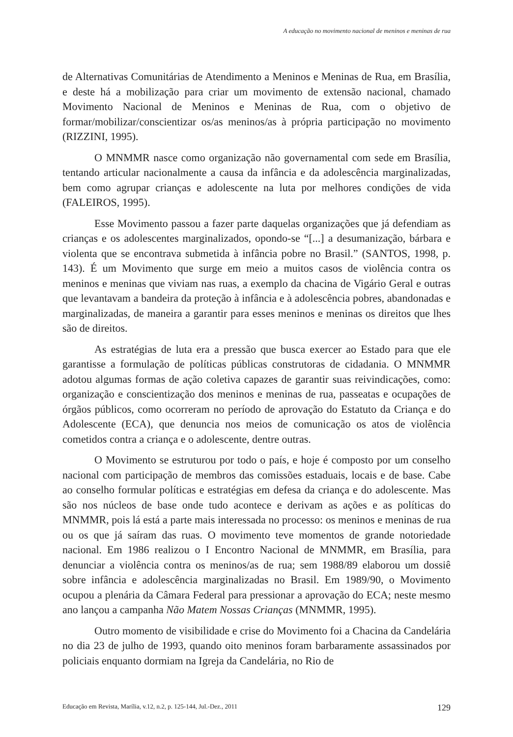A educação no movimento nacional de meninos e meninas de rua
de Alternativas Comunitárias de Atendimento a Meninos e Meninas de Rua, em Brasília, e deste há a mobilização para criar um movimento de extensão nacional, chamado Movimento Nacional de Meninos e Meninas de Rua, com o objetivo de formar/mobilizar/conscientizar os/as meninos/as à própria participação no movimento (RIZZINI, 1995).
O MNMMR nasce como organização não governamental com sede em Brasília, tentando articular nacionalmente a causa da infância e da adolescência marginalizadas, bem como agrupar crianças e adolescente na luta por melhores condições de vida (FALEIROS, 1995).
Esse Movimento passou a fazer parte daquelas organizações que já defendiam as crianças e os adolescentes marginalizados, opondo-se “[...] a desumanização, bárbara e violenta que se encontrava submetida à infância pobre no Brasil.” (SANTOS, 1998, p. 143). É um Movimento que surge em meio a muitos casos de violência contra os meninos e meninas que viviam nas ruas, a exemplo da chacina de Vigário Geral e outras que levantavam a bandeira da proteção à infância e à adolescência pobres, abandonadas e marginalizadas, de maneira a garantir para esses meninos e meninas os direitos que lhes são de direitos.
As estratégias de luta era a pressão que busca exercer ao Estado para que ele garantisse a formulação de políticas públicas construtoras de cidadania. O MNMMR adotou algumas formas de ação coletiva capazes de garantir suas reivindicações, como: organização e conscientização dos meninos e meninas de rua, passeatas e ocupações de órgãos públicos, como ocorreram no período de aprovação do Estatuto da Criança e do Adolescente (ECA), que denuncia nos meios de comunicação os atos de violência cometidos contra a criança e o adolescente, dentre outras.
O Movimento se estruturou por todo o país, e hoje é composto por um conselho nacional com participação de membros das comissões estaduais, locais e de base. Cabe ao conselho formular políticas e estratégias em defesa da criança e do adolescente. Mas são nos núcleos de base onde tudo acontece e derivam as ações e as políticas do MNMMR, pois lá está a parte mais interessada no processo: os meninos e meninas de rua ou os que já saíram das ruas. O movimento teve momentos de grande notoriedade nacional. Em 1986 realizou o I Encontro Nacional de MNMMR, em Brasília, para denunciar a violência contra os meninos/as de rua; sem 1988/89 elaborou um dossiê sobre infância e adolescência marginalizadas no Brasil. Em 1989/90, o Movimento ocupou a plenária da Câmara Federal para pressionar a aprovação do ECA; neste mesmo ano lançou a campanha Não Matem Nossas Crianças (MNMMR, 1995).
Outro momento de visibilidade e crise do Movimento foi a Chacina da Candelária no dia 23 de julho de 1993, quando oito meninos foram barbaramente assassinados por policiais enquanto dormiam na Igreja da Candelária, no Rio de
Educação em Revista, Marília, v.12, n.2, p. 125-144, Jul.-Dez., 2011 129